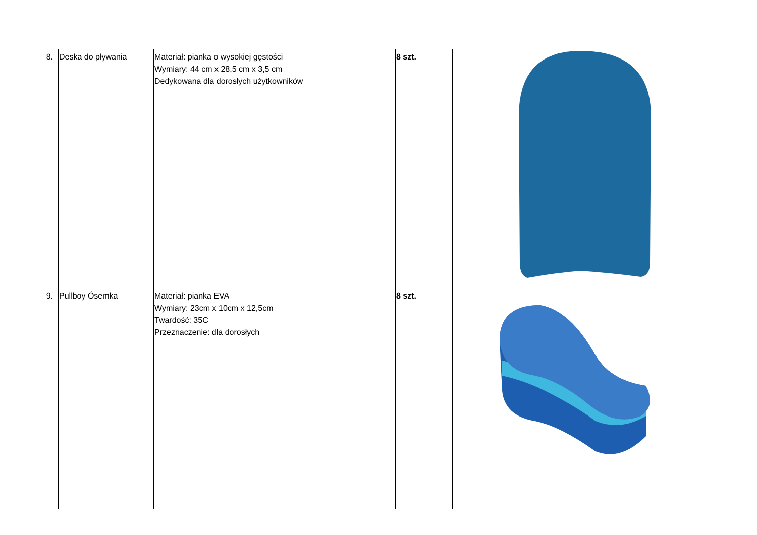| 8. | Deska do pływania | Materiał: pianka o wysokiej gęstości Wymiary: 44 cm x 28,5 cm x 3,5 cm Dedykowana dla dorosłych użytkowników | 8 szt. | |
| 9. | Pullboy Ósemka | Materiał: pianka EVA Wymiary: 23cm x 10cm x 12,5cm Twardość: 35C Przeznaczenie: dla dorosłych | 8 szt. | |